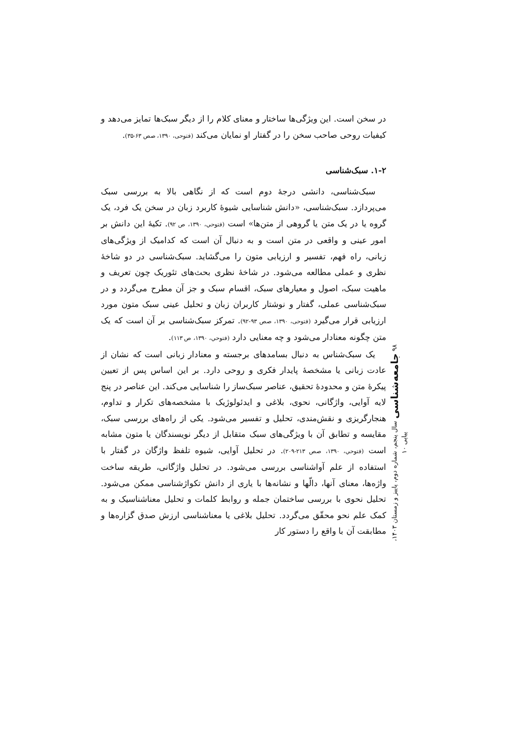در سخن است. این ویژگی‌ها ساختار و معنای کلام را از دیگر سبک‌ها تمایز می‌دهد و کیفیات روحی صاحب سخن را در گفتار او نمایان می‌کند (فتوحی، ۱۳۹۰، صص ۶۳-۳۵).
۱-۲. سبک‌شناسی
سبک‌شناسی، دانشی درجهٔ دوم است که از نگاهی بالا به بررسی سبک می‌پردازد. سبک‌شناسی، «دانش شناسایی شیوهٔ کاربرد زبان در سخن یک فرد، یک گروه یا در یک متن یا گروهی از متن‌ها» است (فتوحي، ۱۳۹۰، ص ۹۲). تکیهٔ این دانش بر امور عینی و واقعی در متن است و به دنبال آن است که کدامیک از ویژگی‌های زبانی، راه فهم، تفسیر و ارزیابی متون را می‌گشاید. سبک‌شناسی در دو شاخهٔ نظری و عملی مطالعه می‌شود. در شاخهٔ نظری بحث‌های تئوریک چون تعریف و ماهیت سبک، اصول و معیارهای سبک، اقسام سبک و جز آن مطرح می‌گردد و در سبک‌شناسی عملی، گفتار و نوشتار کاربران زبان و تحلیل عینی سبک متون مورد ارزیابی قرار می‌گیرد (فتوحی، ۱۳۹۰، صص ۹۳-۹۲). تمرکز سبک‌شناسی بر آن است که یک متن چگونه معنادار می‌شود و چه معنایی دارد (فتوحي، ۱۳۹۰، ص ۱۱۳).
یک سبک‌شناس به دنبال بسامدهای برجسته و معنادار زبانی است که نشان از عادت زبانی یا مشخصهٔ پایدار فکری و روحی دارد. بر این اساس پس از تعیین پیکرهٔ متن و محدودهٔ تحقیق، عناصر سبک‌ساز را شناسایی می‌کند. این عناصر در پنج لایه آوایی، واژگانی، نحوی، بلاغی و ایدئولوژیک با مشخصه‌های تکرار و تداوم، هنجارگریزی و نقش‌مندی، تحلیل و تفسیر می‌شود. یکی از راه‌های بررسی سبک، مقایسه و تطابق آن با ویژگی‌های سبک متقابل از دیگر نویسندگان یا متون مشابه است (فتوحي، ۱۳۹۰، صص ۲۱۳-۲۰۹). در تحلیل آوایی، شیوه تلفظ واژگان در گفتار با استفاده از علم آواشناسی بررسی می‌شود. در تحلیل واژگانی، طریقه ساخت واژه‌ها، معنای آنها، دالّها و نشانه‌ها با یاری از دانش تکواژشناسی ممکن می‌شود. تحلیل نحوی با بررسی ساختمان جمله و روابط کلمات و تحلیل معناشناسیک و به کمک علم نحو محقّق می‌گردد. تحلیل بلاغی یا معناشناسی ارزش صدق گزاره‌ها و مطابقت آن با واقع را دستور کار
۹۸ جامعه‌شناسی سال پنجم، شماره دوم، پاییز و زمستان ۱۴۰۳، پیاپی ۱۰